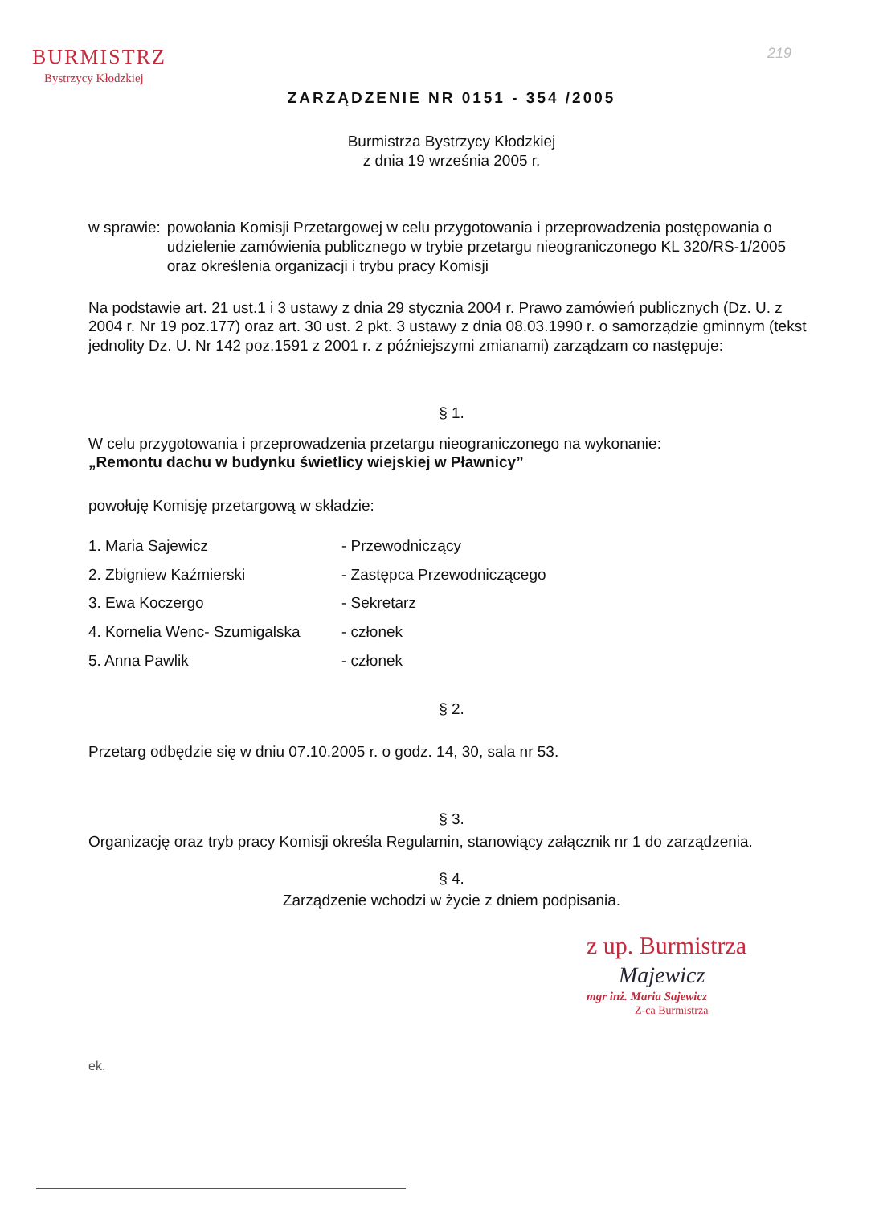BURMISTRZ
Bystrzycy Kłodzkiej
219
ZARZĄDZENIE NR 0151 - 354 /2005
Burmistrza Bystrzycy Kłodzkiej
z dnia 19 września 2005 r.
w sprawie: powołania Komisji Przetargowej w celu przygotowania i przeprowadzenia postępowania o udzielenie zamówienia publicznego w trybie przetargu nieograniczonego KL 320/RS-1/2005 oraz określenia organizacji i trybu pracy Komisji
Na podstawie art. 21 ust.1 i 3 ustawy z dnia 29 stycznia 2004 r. Prawo zamówień publicznych (Dz. U. z 2004 r. Nr 19 poz.177) oraz art. 30 ust. 2 pkt. 3 ustawy z dnia 08.03.1990 r. o samorządzie gminnym (tekst jednolity Dz. U. Nr 142 poz.1591 z 2001 r. z późniejszymi zmianami) zarządzam co następuje:
§ 1.
W celu przygotowania i przeprowadzenia przetargu nieograniczonego na wykonanie:
„Remontu dachu w budynku świetlicy wiejskiej w Pławnicy”
powołuję Komisję przetargową w składzie:
| 1. Maria Sajewicz | - Przewodniczący |
| 2. Zbigniew Kaźmierski | - Zastępca Przewodniczącego |
| 3. Ewa Koczergo | - Sekretarz |
| 4. Kornelia Wenc- Szumigalska | - członek |
| 5. Anna Pawlik | - członek |
§ 2.
Przetarg odbędzie się w dniu 07.10.2005 r. o godz. 14, 30, sala nr 53.
§ 3.
Organizację oraz tryb pracy Komisji określa Regulamin, stanowiący załącznik nr 1 do zarządzenia.
§ 4.
Zarządzenie wchodzi w życie z dniem podpisania.
z up. Burmistrza
Majewicz
mgr inż. Maria Sajewicz
Z-ca Burmistrza
ek.